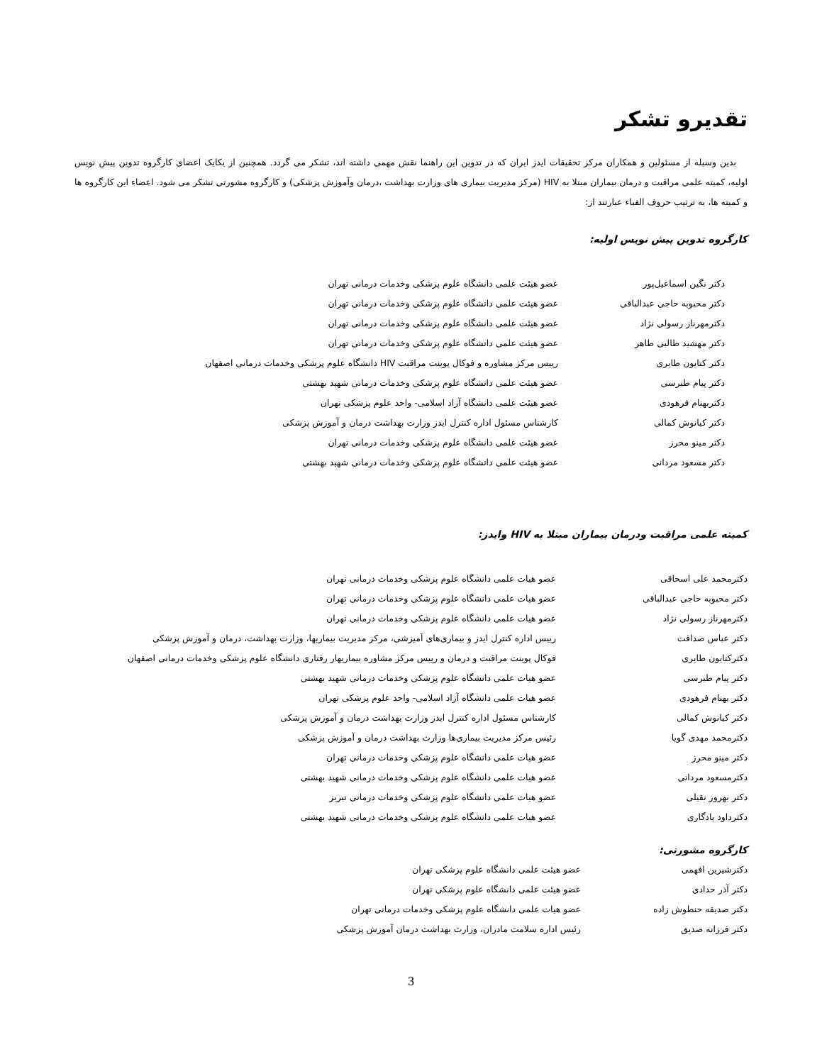تقدیرو تشکر
بدین وسیله از مسئولین و همکاران مرکز تحقیقات ایدز ایران که در تدوین این راهنما نقش مهمی داشته اند، تشکر می گردد. همچنین از یکایک اعضای کارگروه تدوین پیش نویس اولیه، کمیته علمی مراقبت و درمان بیماران مبتلا به HIV (مرکز مدیریت بیماری های وزارت بهداشت ،درمان وآموزش پزشکی) و کارگروه مشورتی تشکر می شود. اعضاء این کارگروه ها و کمیته ها، به ترتیب حروف الفباء عبارتند از:
کارگروه تدوین پیش نویس اولیه:
| دکتر نگین اسماعیل‌پور | عضو هیئت علمی دانشگاه علوم پزشکی وخدمات درمانی تهران |
| دکتر محبوبه حاجی عبدالباقی | عضو هیئت علمی دانشگاه علوم پزشکی وخدمات درمانی تهران |
| دکترمهرناز رسولی نژاد | عضو هیئت علمی دانشگاه علوم پزشکی وخدمات درمانی تهران |
| دکتر مهشید طالبی طاهر | عضو هیئت علمی دانشگاه علوم پزشکی وخدمات درمانی تهران |
| دکتر کتایون طایری | رییس مرکز مشاوره و فوکال پوینت مراقبت HIV دانشگاه علوم پزشکی وخدمات درمانی اصفهان |
| دکتر پیام طبرسی | عضو هیئت علمی دانشگاه علوم پزشکی وخدمات درمانی شهید بهشتی |
| دکتربهنام فرهودی | عضو هیئت علمی دانشگاه آزاد اسلامی- واحد علوم پزشکی تهران |
| دکتر کیانوش کمالی | کارشناس مسئول اداره کنترل ایدز وزارت بهداشت درمان و آموزش پزشکی |
| دکتر مینو محرز | عضو هیئت علمی دانشگاه علوم پزشکی وخدمات درمانی تهران |
| دکتر مسعود مردانی | عضو هیئت علمی دانشگاه علوم پزشکی وخدمات درمانی شهید بهشتی |
کمیته علمی مراقبت ودرمان بیماران مبتلا به HIV وایدز:
| دکترمحمد علی اسحاقی | عضو هیات علمی دانشگاه علوم پزشکی وخدمات درمانی تهران |
| دکتر محبوبه حاجی عبدالباقی | عضو هیات علمی دانشگاه علوم پزشکی وخدمات درمانی تهران |
| دکترمهرناز رسولی نژاد | عضو هیات علمی دانشگاه علوم پزشکی وخدمات درمانی تهران |
| دکتر عباس صداقت | رییس اداره کنترل ایدز و بیماری‌های آمیزشی، مرکز مدیریت بیماریها، وزارت بهداشت، درمان و آموزش پزشکی |
| دکترکتایون طایری | فوکال پوینت مراقبت و درمان و رییس مرکز مشاوره بیماریهار رفتاری دانشگاه علوم پزشکی وخدمات درمانی اصفهان |
| دکتر پیام طبرسی | عضو هیات علمی دانشگاه علوم پزشکی وخدمات درمانی شهید بهشتی |
| دکتر بهنام فرهودی | عضو هیات علمی دانشگاه آزاد اسلامی- واحد علوم پزشکی تهران |
| دکتر کیانوش کمالی | کارشناس مسئول اداره کنترل ایدز وزارت بهداشت درمان و آموزش پزشکی |
| دکترمحمد مهدی گویا | رئیس مرکز مدیریت بیماری‌ها وزارت بهداشت درمان و آموزش پزشکی |
| دکتر مینو محرز | عضو هیات علمی دانشگاه علوم پزشکی وخدمات درمانی تهران |
| دکترمسعود مردانی | عضو هیات علمی دانشگاه علوم پزشکی وخدمات درمانی شهید بهشتی |
| دکتر بهروز نقیلی | عضو هیات علمی دانشگاه علوم پزشکی وخدمات درمانی تبریز |
| دکترداود یادگاری | عضو هیات علمی دانشگاه علوم پزشکی وخدمات درمانی شهید بهشتی |
کارگروه مشورتی:
| دکترشیرین افهمی | عضو هیئت علمی دانشگاه علوم پزشکی تهران |
| دکتر آذر حدادی | عضو هیئت علمی دانشگاه علوم پزشکی تهران |
| دکتر صدیقه حنطوش زاده | عضو هیات علمی دانشگاه علوم پزشکی وخدمات درمانی تهران |
| دکتر فرزانه صدیق | رئیس اداره سلامت مادران، وزارت بهداشت درمان آموزش پزشکی |
3